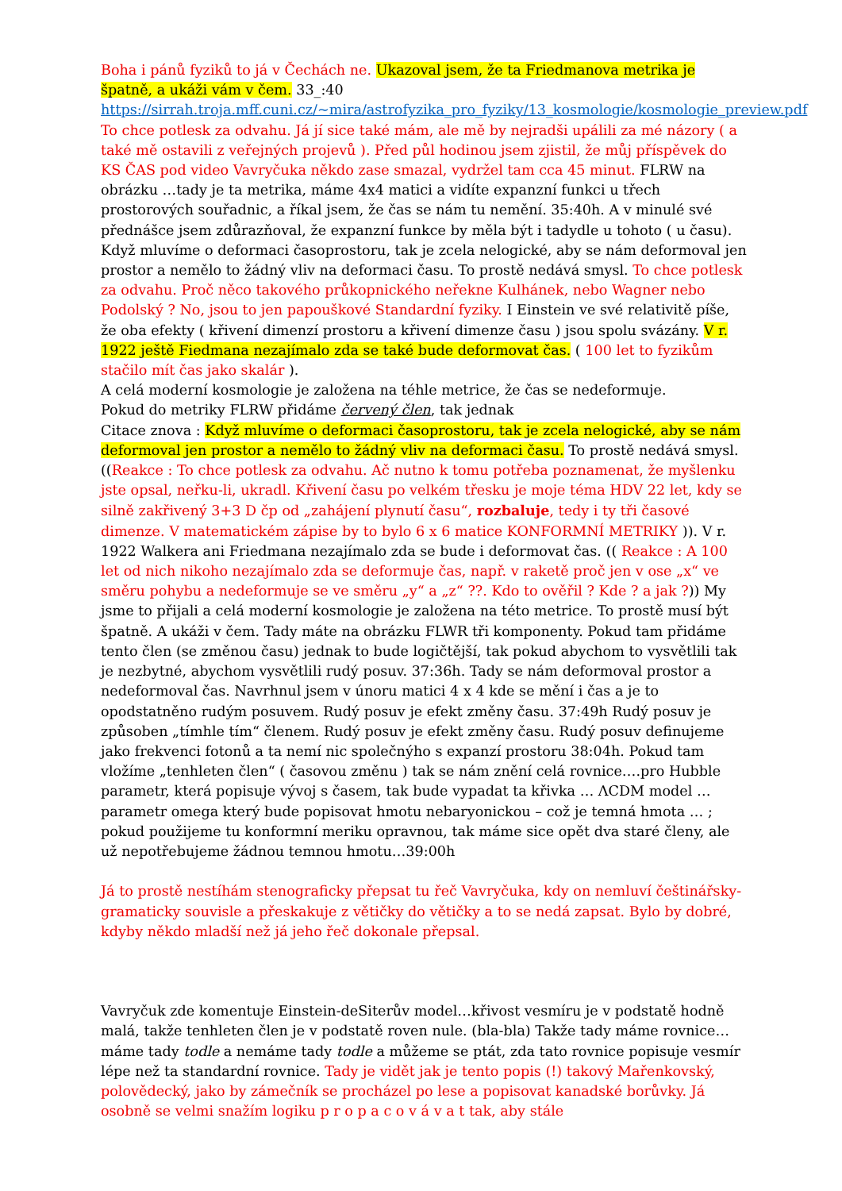Boha i pánů fyziků to já v Čechách ne. Ukazoval jsem, že ta Friedmanova metrika je špatně, a ukáži vám v čem. 33_:40 https://sirrah.troja.mff.cuni.cz/~mira/astrofyzika_pro_fyziky/13_kosmologie/kosmologie_preview.pdf To chce potlesk za odvahu. Já jí sice také mám, ale mě by nejradši upálili za mé názory ( a také mě ostavili z veřejných projevů ). Před půl hodinou jsem zjistil, že můj příspěvek do KS ČAS pod video Vavryčuka někdo zase smazal, vydržel tam cca 45 minut. FLRW na obrázku …tady je ta metrika, máme 4x4 matici a vidíte expanzní funkci u třech prostorových souřadnic, a říkal jsem, že čas se nám tu nemění. 35:40h. A v minulé své přednášce jsem zdůrazňoval, že expanzní funkce by měla být i tadydle u tohoto ( u času). Když mluvíme o deformaci časoprostoru, tak je zcela nelogické, aby se nám deformoval jen prostor a nemělo to žádný vliv na deformaci času. To prostě nedává smysl. To chce potlesk za odvahu. Proč něco takového průkopnického neřekne Kulhánek, nebo Wagner nebo Podolský ? No, jsou to jen papouškové Standardní fyziky. I Einstein ve své relativitě píše, že oba efekty ( křivení dimenzí prostoru a křivení dimenze času ) jsou spolu svázány. V r. 1922 ještě Fiedmana nezajímalo zda se také bude deformovat čas. ( 100 let to fyzikům stačilo mít čas jako skalár ).
A celá moderní kosmologie je založena na téhle metrice, že čas se nedeformuje.
Pokud do metriky FLRW přidáme červený člen, tak jednak
Citace znova : Když mluvíme o deformaci časoprostoru, tak je zcela nelogické, aby se nám deformoval jen prostor a nemělo to žádný vliv na deformaci času. To prostě nedává smysl. ((Reakce : To chce potlesk za odvahu. Ač nutno k tomu potřeba poznamenat, že myšlenku jste opsal, neřku-li, ukradl. Křivení času po velkém třesku je moje téma HDV 22 let, kdy se silně zakřivený 3+3 D čp od „zahájení plynutí času“, rozbaluje, tedy i ty tři časové dimenze. V matematickém zápise by to bylo 6 x 6 matice KONFORMNÍ METRIKY )). V r. 1922 Walkera ani Friedmana nezajímalo zda se bude i deformovat čas. (( Reakce : A 100 let od nich nikoho nezajímalo zda se deformuje čas, např. v raketě proč jen v ose „x“ ve směru pohybu a nedeformuje se ve směru „y“ a „z“ ??. Kdo to ověřil ? Kde ? a jak ?)) My jsme to přijali a celá moderní kosmologie je založena na této metrice. To prostě musí být špatně. A ukáži v čem. Tady máte na obrázku FLWR tři komponenty. Pokud tam přidáme tento člen (se změnou času) jednak to bude logičtější, tak pokud abychom to vysvětlili tak je nezbytné, abychom vysvětlili rudý posuv. 37:36h. Tady se nám deformoval prostor a nedeformoval čas. Navrhnul jsem v únoru matici 4 x 4 kde se mění i čas a je to opodstatněno rudým posuvem. Rudý posuv je efekt změny času. 37:49h Rudý posuv je způsoben „tímhle tím“ členem. Rudý posuv je efekt změny času. Rudý posuv definujeme jako frekvenci fotonů a ta nemí nic společnýho s expanzí prostoru 38:04h. Pokud tam vložíme „tenhleten člen“ ( časovou změnu ) tak se nám znění celá rovnice….pro Hubble parametr, která popisuje vývoj s časem, tak bude vypadat ta křivka … ΛCDM model …parametr omega který bude popisovat hmotu nebaryonickou – což je temná hmota … ; pokud použijeme tu konformní meriku opravnou, tak máme sice opět dva staré členy, ale už nepotřebujeme žádnou temnou hmotu…39:00h
Já to prostě nestíhám stenograficky přepsat tu řeč Vavryčuka, kdy on nemluví češtinářsky-gramaticky souvisle a přeskakuje z větičky do větičky a to se nedá zapsat. Bylo by dobré, kdyby někdo mladší než já jeho řeč dokonale přepsal.
Vavryčuk zde komentuje Einstein-deSiterův model…křivost vesmíru je v podstatě hodně malá, takže tenhleten člen je v podstatě roven nule. (bla-bla) Takže tady máme rovnice…máme tady todle a nemáme tady todle a můžeme se ptát, zda tato rovnice popisuje vesmír lépe než ta standardní rovnice. Tady je vidět jak je tento popis (!) takový Mařenkovský, polovědecký, jako by zámečník se procházel po lese a popisovat kanadské borůvky. Já osobně se velmi snažím logiku p r o p a c o v á v a t tak, aby stále